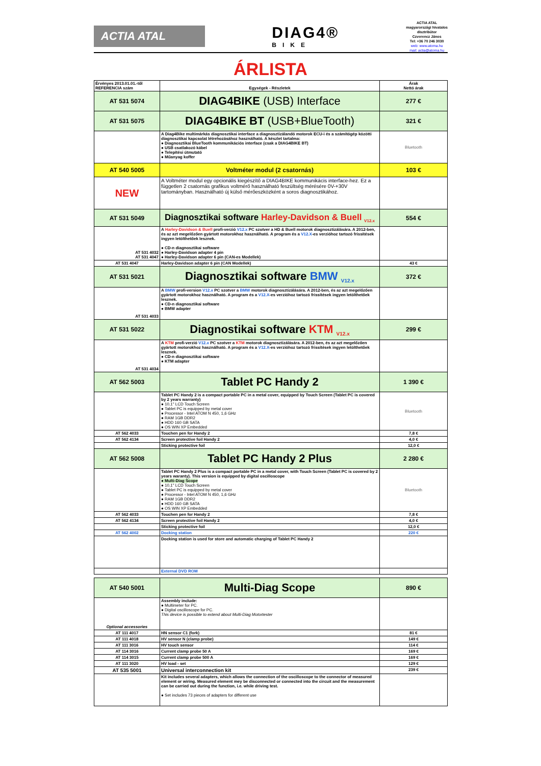ACTIA ATAL
DIAG4®
BIKE
ACTIA ATAL
magyarországi hivatalos
disztribútor
Czverencz János
Tel: +36 70 246 3030
web: www.atoma.hu
mail: actia@atoma.hu
ÁRLISTA
| Érvényes 2013.01.01.-től REFERENCIA szám | Egységek - Részletek | Árak Nettó árak |
| AT 531 5074 | DIAG4BIKE (USB) Interface | 277 € |
| AT 531 5075 | DIAG4BIKE BT (USB+BlueTooth) | 321 € |
| | A Diag4Bike multimárkás diagnosztikai interface a diagnosztizálandó motorok ECU-i és a számítógép közötti diagnosztikai kapcsolat létrehozásához használható. A készlet tartalma: ● Diagnosztikai BlueTooth kommunikációs interface (csak a DIAG4BIKE BT) ● USB csatlakozó kábel ● Telepítési útmutató ● Műanyag koffer | Bluetooth |
| AT 540 5005 | Voltméter modul (2 csatornás) | 103 € |
| NEW | A Voltméter modul egy opcionális kiegészítő a DIAG4BIKE kommunikácis interface-hez. Ez a független 2 csatornás grafikus voltmérő használható feszültség mérésére 0V-+30V tartományban. Használható új külső mérőeszközként a soros diagnosztikához. | |
| AT 531 5049 | Diagnosztikai software Harley-Davidson & Buell <sub>V12.x</sub> | 554 € |
| AT 531 4032 AT 531 4047 | A Harley-Davidson & Buell profi-verzió V12.x PC szotver a HD & Buell motorok diagnosztizálására. A 2012-ben, és az azt megelőzően gyártott motorokhoz használható. A program és a V12.X -es verzióhoz tartozó frissítések ingyen letölthetőek lesznek. ● CD-n diagnosztikai software ● Harley-Davidson adapter 4 pin ● Harley-Davidson adapter 6 pin (CAN-es Modellek) | |
| AT 531 4047 | Harley-Davidson adapter 6 pin (CAN Modellek) | 43 € |
| AT 531 5021 | Diagnosztikai software BMW <sub>V12.x</sub> | 372 € |
| AT 531 4033 | A BMW profi-version V12.x PC szotver a BMW motorok diagnosztizálására. A 2012-ben, és az azt megelőzően gyártott motorokhoz használható. A program és a V12.X -es verzióhoz tartozó frissítések ingyen letölthetőek lesznek. ● CD-n diagnosztikai software ● BMW adapter | |
| AT 531 5022 | Diagnostikai software KTM <sub>V12.x</sub> | 299 € |
| AT 531 4034 | A KTM profi-verzió V12.x PC szotver a KTM motorok diagnosztizálására. A 2012-ben, és az azt megelőzően gyártott motorokhoz használható. A program és a V12.X -es verzióhoz tartozó frissítések ingyen letölthetőek lesznek. ● CD-n diagnosztikai software ● KTM adapter | |
| AT 562 5003 | Tablet PC Handy 2 | 1 390 € |
| | Tablet PC Handy 2 is a compact portable PC in a metal cover, equipped by Touch Screen (Tablet PC is covered by 2 years warranty) ● 10,1" LCD Touch Screen ● Tablet PC is equipped by metal cover ● Processor - Intel ATOM N 450, 1,6 GHz ● RAM 1GB DDR2 ● HDD 160 GB SATA ● OS WIN XP Embedded | Bluetooth |
| AT 562 4033 | Touchen pen for Handy 2 | 7,8 € |
| AT 562 4134 | Screen protective foil Handy 2 | 4,0 € |
| | Sticking protective foil | 12,0 € |
| AT 562 5008 | Tablet PC Handy 2 Plus | 2 280 € |
| | Tablet PC Handy 2 Plus is a compact portable PC in a metal cover, with Touch Screen (Tablet PC is covered by 2 years waranty). This version is equipped by digital oscilloscope ● Multi-Diag Scope ● 10,1" LCD Touch Screen ● Tablet PC is equipped by metal cover ● Processor - Intel ATOM N 450, 1,6 GHz ● RAM 1GB DDR2 ● HDD 160 GB SATA ● OS WIN XP Embedded | Bluetooth |
| AT 562 4033 | Touchen pen for Handy 2 | 7,8 € |
| AT 562 4134 | Screen protective foil Handy 2 | 4,0 € |
| | Sticking protective foil | 12,0 € |
| AT 562 4002 | Docking station | 220 € |
| | Docking station is used for store and automatic charging of Tablet PC Handy 2 | |
| | External DVD ROM | |
| AT 540 5001 | Multi-Diag Scope | 890 € |
| Optional accessories | Assembly include: ● Multimeter for PC. ● Digital oscilloscope for PC. This device is possible to extend about Multi-Diag Motortester | |
| AT 111 4017 | HN sensor C1 (fork) | 81 € |
| AT 111 4018 | HV sensor N (clamp probe) | 149 € |
| AT 111 3016 | HV touch sensor | 114 € |
| AT 114 3016 | Current clamp probe 50 A | 169 € |
| AT 114 3015 | Current clamp probe 500 A | 169 € |
| AT 111 3020 | HV load - set | 129 € |
| AT 535 5001 | Universal interconnection kit | 239 € |
| | Kit includes several adapters, which allows the connection of the oscilloscope to the connector of measured element or wiring. Measured element mey be disconnected or connected into the circuit and the measurement can be carried out during the function, i.e. while driving test. ● Set includes 73 pieces of adapters for different use | |